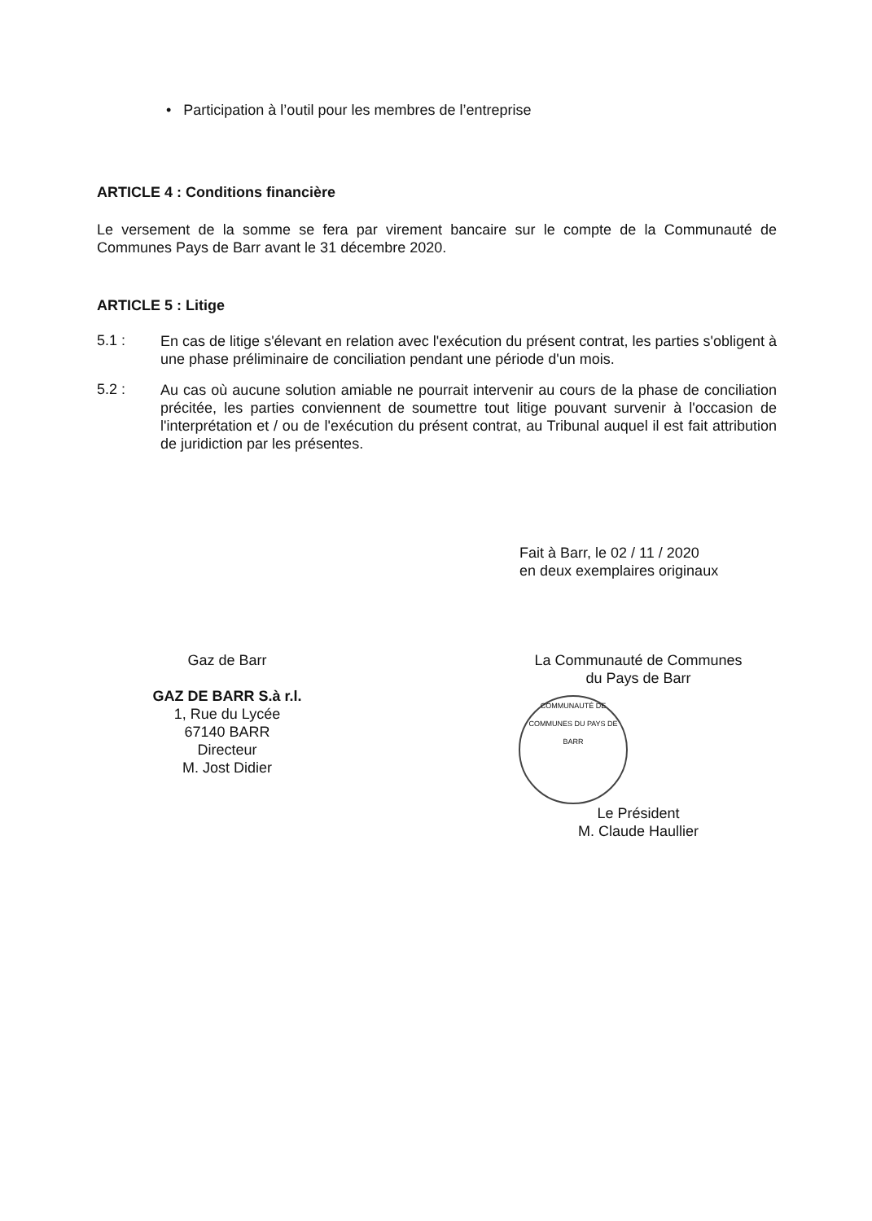• Participation à l’outil pour les membres de l’entreprise
ARTICLE 4 : Conditions financière
Le versement de la somme se fera par virement bancaire sur le compte de la Communauté de Communes Pays de Barr avant le 31 décembre 2020.
ARTICLE 5 : Litige
5.1 :
En cas de litige s'élevant en relation avec l'exécution du présent contrat, les parties s'obligent à une phase préliminaire de conciliation pendant une période d'un mois.
5.2 :
Au cas où aucune solution amiable ne pourrait intervenir au cours de la phase de conciliation précitée, les parties conviennent de soumettre tout litige pouvant survenir à l'occasion de l'interprétation et / ou de l'exécution du présent contrat, au Tribunal auquel il est fait attribution de juridiction par les présentes.
Fait à Barr, le 02 / 11 / 2020
en deux exemplaires originaux
Gaz de Barr
GAZ DE BARR S.à r.l.
1, Rue du Lycée
67140 BARR
Directeur
M. Jost Didier
La Communauté de Communes
du Pays de Barr
COMMUNAUTÉ DE COMMUNES DU PAYS DE BARR
Le Président
M. Claude Haullier